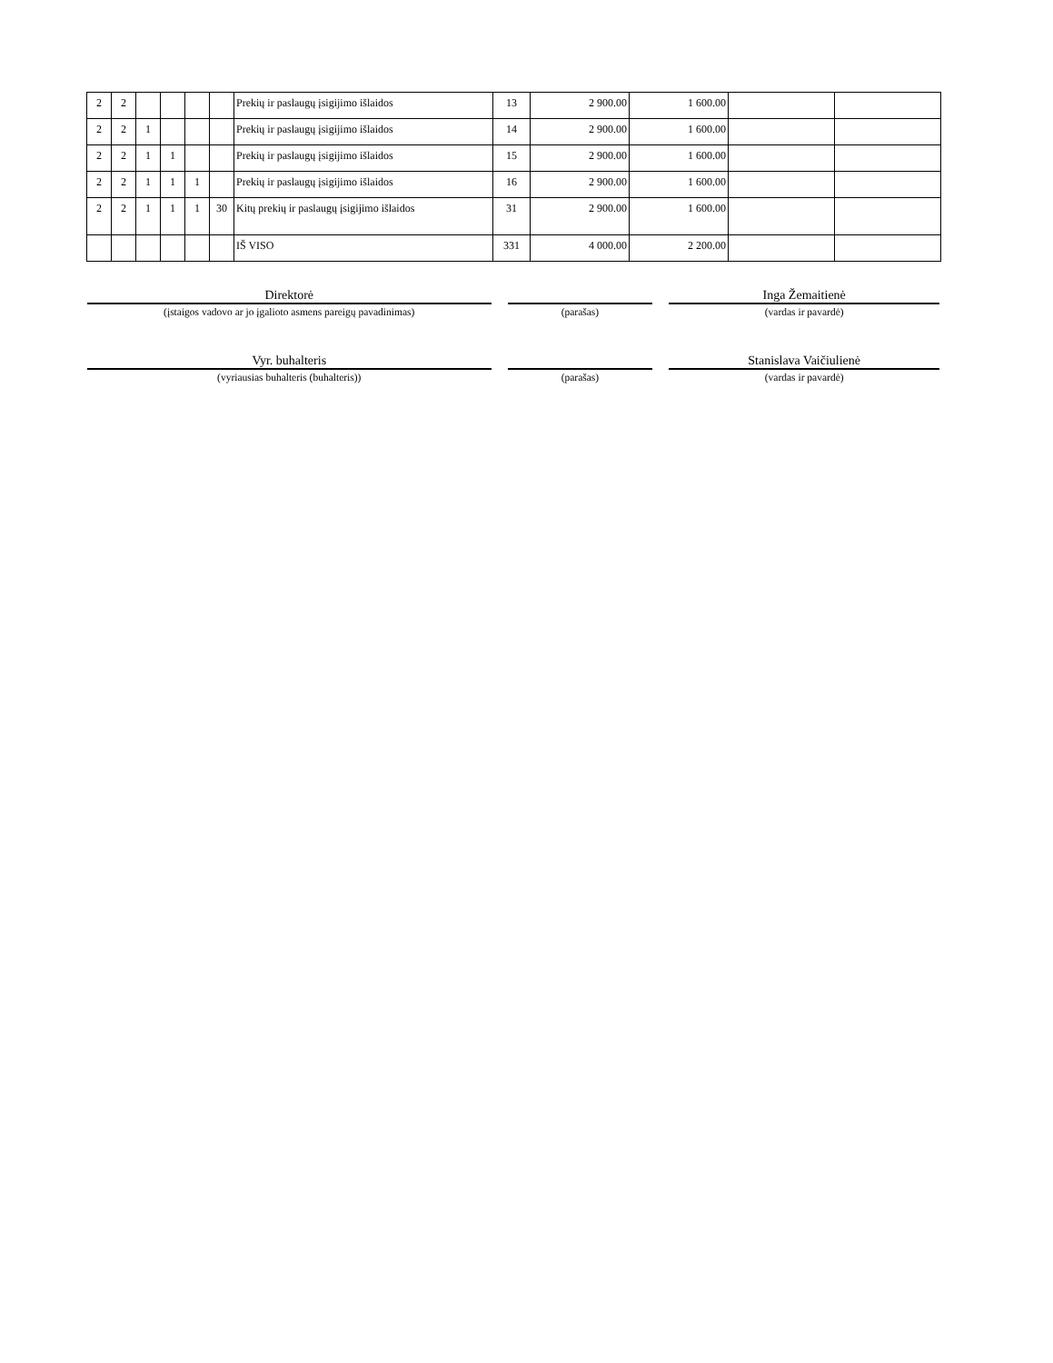| 2 | 2 | | | | | Prekių ir paslaugų įsigijimo išlaidos | 13 | 2 900.00 | 1 600.00 | | |
| 2 | 2 | 1 | | | | Prekių ir paslaugų įsigijimo išlaidos | 14 | 2 900.00 | 1 600.00 | | |
| 2 | 2 | 1 | 1 | | | Prekių ir paslaugų įsigijimo išlaidos | 15 | 2 900.00 | 1 600.00 | | |
| 2 | 2 | 1 | 1 | 1 | | Prekių ir paslaugų įsigijimo išlaidos | 16 | 2 900.00 | 1 600.00 | | |
| 2 | 2 | 1 | 1 | 1 | 30 | Kitų prekių ir paslaugų įsigijimo išlaidos | 31 | 2 900.00 | 1 600.00 | | |
| | | | | | | IŠ VISO | 331 | 4 000.00 | 2 200.00 | | |
Direktorė
(įstaigos vadovo ar jo įgalioto asmens pareigų pavadinimas)
(parašas)
Inga Žemaitienė
(vardas ir pavardė)
Vyr. buhalteris
(vyriausias buhalteris (buhalteris))
(parašas)
Stanislava Vaičiulienė
(vardas ir pavardė)